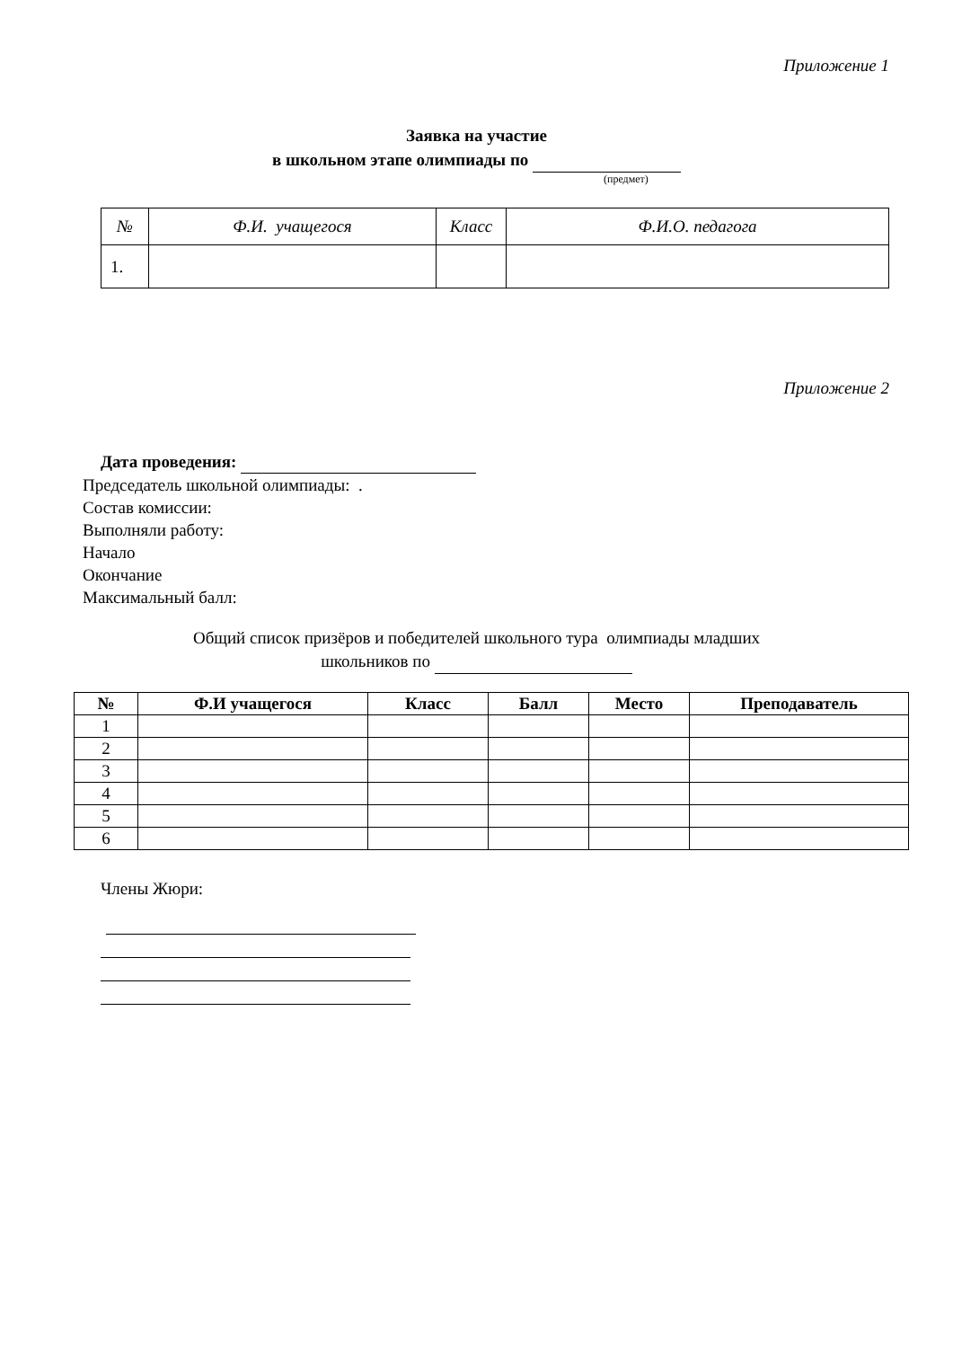Приложение 1
Заявка на участие
в школьном этапе олимпиады по
(предмет)
| № | Ф.И. учащегося | Класс | Ф.И.О. педагога |
| 1. | | | |
Приложение 2
Дата проведения:
Председатель школьной олимпиады: .
Состав комиссии:
Выполняли работу:
Начало
Окончание
Максимальный балл:
Общий список призёров и победителей школьного тура олимпиады младших
школьников по
| № | Ф.И учащегося | Класс | Балл | Место | Преподаватель |
| --- | --- | --- | --- | --- | --- |
| 1 | | | | | |
| 2 | | | | | |
| 3 | | | | | |
| 4 | | | | | |
| 5 | | | | | |
| 6 | | | | | |
Члены Жюри: